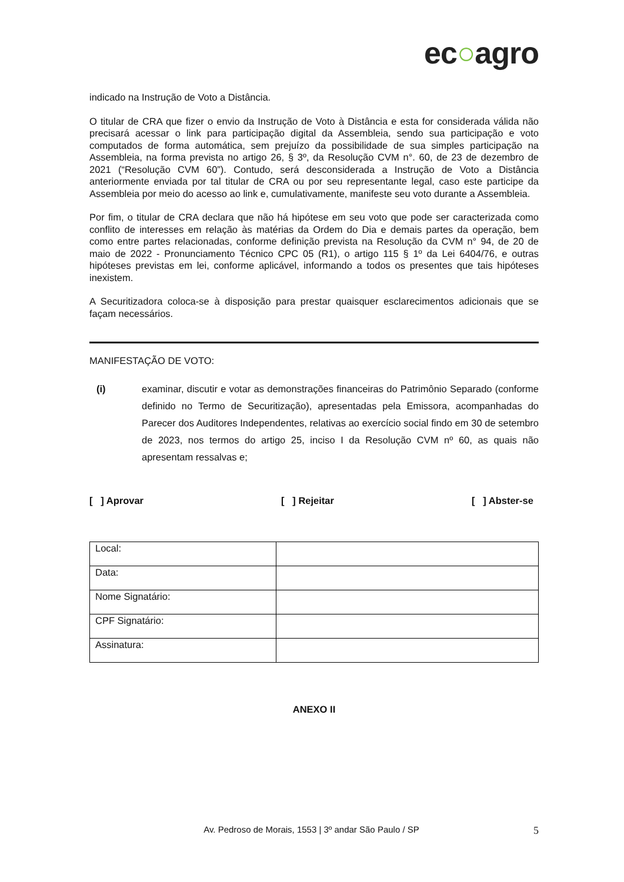ec○agro
indicado na Instrução de Voto a Distância.
O titular de CRA que fizer o envio da Instrução de Voto à Distância e esta for considerada válida não precisará acessar o link para participação digital da Assembleia, sendo sua participação e voto computados de forma automática, sem prejuízo da possibilidade de sua simples participação na Assembleia, na forma prevista no artigo 26, § 3º, da Resolução CVM n°. 60, de 23 de dezembro de 2021 (“Resolução CVM 60”). Contudo, será desconsiderada a Instrução de Voto a Distância anteriormente enviada por tal titular de CRA ou por seu representante legal, caso este participe da Assembleia por meio do acesso ao link e, cumulativamente, manifeste seu voto durante a Assembleia.
Por fim, o titular de CRA declara que não há hipótese em seu voto que pode ser caracterizada como conflito de interesses em relação às matérias da Ordem do Dia e demais partes da operação, bem como entre partes relacionadas, conforme definição prevista na Resolução da CVM n° 94, de 20 de maio de 2022 - Pronunciamento Técnico CPC 05 (R1), o artigo 115 § 1º da Lei 6404/76, e outras hipóteses previstas em lei, conforme aplicável, informando a todos os presentes que tais hipóteses inexistem.
A Securitizadora coloca-se à disposição para prestar quaisquer esclarecimentos adicionais que se façam necessários.
MANIFESTAÇÃO DE VOTO:
(i) examinar, discutir e votar as demonstrações financeiras do Patrimônio Separado (conforme definido no Termo de Securitização), apresentadas pela Emissora, acompanhadas do Parecer dos Auditores Independentes, relativas ao exercício social findo em 30 de setembro de 2023, nos termos do artigo 25, inciso I da Resolução CVM nº 60, as quais não apresentam ressalvas e;
[ ] Aprovar [ ] Rejeitar [ ] Abster-se
| Local: | |
| Data: | |
| Nome Signatário: | |
| CPF Signatário: | |
| Assinatura: | |
ANEXO II
Av. Pedroso de Morais, 1553 | 3º andar São Paulo / SP
5